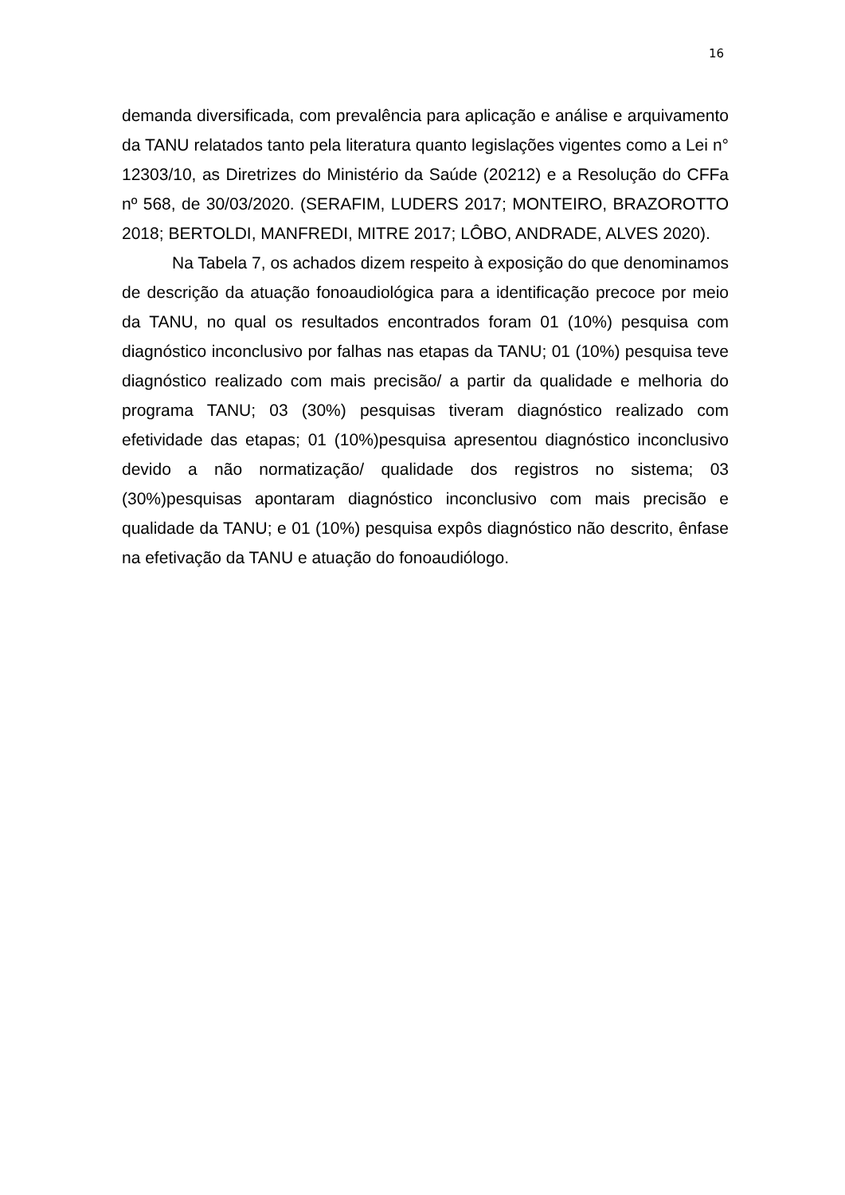16
demanda diversificada, com prevalência para aplicação e análise e arquivamento da TANU relatados tanto pela literatura quanto legislações vigentes como a Lei n° 12303/10, as Diretrizes do Ministério da Saúde (20212) e a Resolução do CFFa nº 568, de 30/03/2020. (SERAFIM, LUDERS 2017; MONTEIRO, BRAZOROTTO 2018; BERTOLDI, MANFREDI, MITRE 2017; LÔBO, ANDRADE, ALVES 2020).
Na Tabela 7, os achados dizem respeito à exposição do que denominamos de descrição da atuação fonoaudiológica para a identificação precoce por meio da TANU, no qual os resultados encontrados foram 01 (10%) pesquisa com diagnóstico inconclusivo por falhas nas etapas da TANU; 01 (10%) pesquisa teve diagnóstico realizado com mais precisão/ a partir da qualidade e melhoria do programa TANU; 03 (30%) pesquisas tiveram diagnóstico realizado com efetividade das etapas; 01 (10%)pesquisa apresentou diagnóstico inconclusivo devido a não normatização/ qualidade dos registros no sistema; 03 (30%)pesquisas apontaram diagnóstico inconclusivo com mais precisão e qualidade da TANU; e 01 (10%) pesquisa expôs diagnóstico não descrito, ênfase na efetivação da TANU e atuação do fonoaudiólogo.